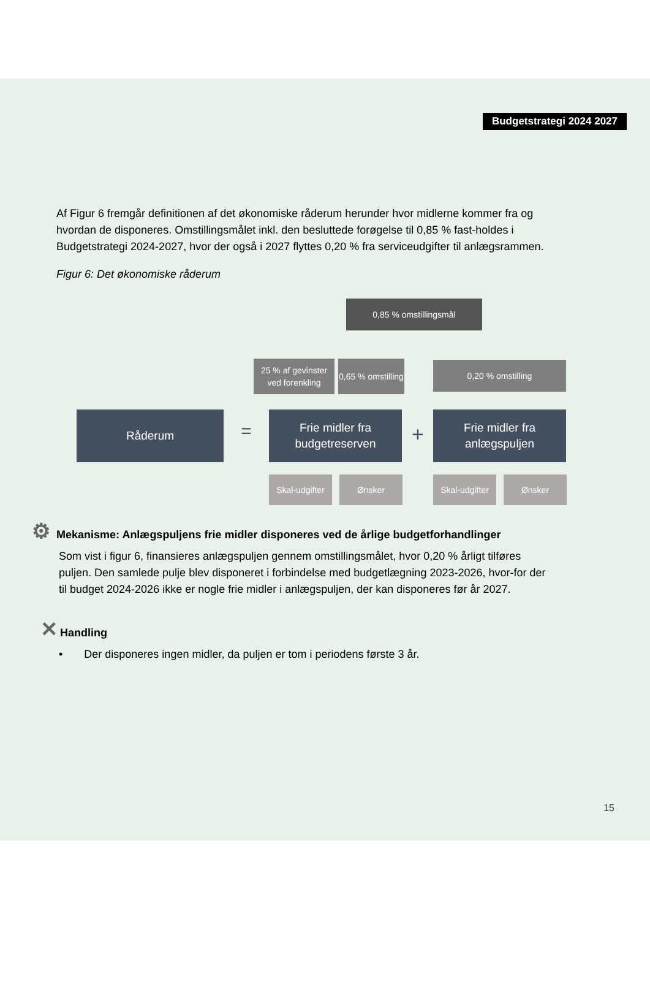Budgetstrategi 2024 2027
Af Figur 6 fremgår definitionen af det økonomiske råderum herunder hvor midlerne kommer fra og hvordan de disponeres. Omstillingsmålet inkl. den besluttede forøgelse til 0,85 % fast-holdes i Budgetstrategi 2024-2027, hvor der også i 2027 flyttes 0,20 % fra serviceudgifter til anlægsrammen.
Figur 6: Det økonomiske råderum
0,85 % omstillingsmål
25 % af gevinster ved forenkling
0,65 % omstilling
0,20 % omstilling
Råderum
=
Frie midler fra budgetreserven
+
Frie midler fra anlægspuljen
Skal-udgifter
Ønsker
Skal-udgifter
Ønsker
⚙ Mekanisme: Anlægspuljens frie midler disponeres ved de årlige budgetforhandlinger
Som vist i figur 6, finansieres anlægspuljen gennem omstillingsmålet, hvor 0,20 % årligt tilføres puljen. Den samlede pulje blev disponeret i forbindelse med budgetlægning 2023-2026, hvor-for der til budget 2024-2026 ikke er nogle frie midler i anlægspuljen, der kan disponeres før år 2027.
✕ Handling
• Der disponeres ingen midler, da puljen er tom i periodens første 3 år.
15